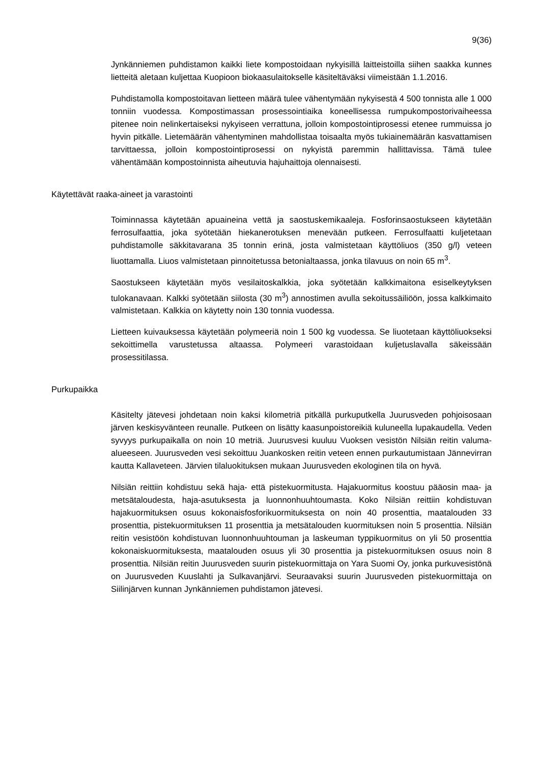9(36)
Jynkänniemen puhdistamon kaikki liete kompostoidaan nykyisillä laitteistoilla siihen saakka kunnes lietteitä aletaan kuljettaa Kuopioon biokaasulaitokselle käsiteltäväksi viimeistään 1.1.2016.
Puhdistamolla kompostoitavan lietteen määrä tulee vähentymään nykyisestä 4 500 tonnista alle 1 000 tonniin vuodessa. Kompostimassan prosessointiaika koneellisessa rumpukompostorivaiheessa pitenee noin nelinkertaiseksi nykyiseen verrattuna, jolloin kompostointiprosessi etenee rummuissa jo hyvin pitkälle. Lietemäärän vähentyminen mahdollistaa toisaalta myös tukiainemäärän kasvattamisen tarvittaessa, jolloin kompostointiprosessi on nykyistä paremmin hallittavissa. Tämä tulee vähentämään kompostoinnista aiheutuvia hajuhaittoja olennaisesti.
Käytettävät raaka-aineet ja varastointi
Toiminnassa käytetään apuaineina vettä ja saostuskemikaaleja. Fosforinsaostukseen käytetään ferrosulfaattia, joka syötetään hiekanerotuksen menevään putkeen. Ferrosulfaatti kuljetetaan puhdistamolle säkkitavarana 35 tonnin erinä, josta valmistetaan käyttöliuos (350 g/l) veteen liuottamalla. Liuos valmistetaan pinnoitetussa betonialtaassa, jonka tilavuus on noin 65 m<sup>3</sup>.
Saostukseen käytetään myös vesilaitoskalkkia, joka syötetään kalkkimaitona esiselkeytyksen tulokanavaan. Kalkki syötetään siilosta (30 m<sup>3</sup>) annostimen avulla sekoitussäiliöön, jossa kalkkimaito valmistetaan. Kalkkia on käytetty noin 130 tonnia vuodessa.
Lietteen kuivauksessa käytetään polymeeriä noin 1 500 kg vuodessa. Se liuotetaan käyttöliuokseksi sekoittimella varustetussa altaassa. Polymeeri varastoidaan kuljetuslavalla säkeissään prosessitilassa.
Purkupaikka
Käsitelty jätevesi johdetaan noin kaksi kilometriä pitkällä purkuputkella Juurusveden pohjoisosaan järven keskisyvänteen reunalle. Putkeen on lisätty kaasunpoistoreikiä kuluneella lupakaudella. Veden syvyys purkupaikalla on noin 10 metriä. Juurusvesi kuuluu Vuoksen vesistön Nilsiän reitin valuma-alueeseen. Juurusveden vesi sekoittuu Juankosken reitin veteen ennen purkautumistaan Jännevirran kautta Kallaveteen. Järvien tilaluokituksen mukaan Juurusveden ekologinen tila on hyvä.
Nilsiän reittiin kohdistuu sekä haja- että pistekuormitusta. Hajakuormitus koostuu pääosin maa- ja metsätaloudesta, haja-asutuksesta ja luonnonhuuhtoumasta. Koko Nilsiän reittiin kohdistuvan hajakuormituksen osuus kokonaisfosforikuormituksesta on noin 40 prosenttia, maatalouden 33 prosenttia, pistekuormituksen 11 prosenttia ja metsätalouden kuormituksen noin 5 prosenttia. Nilsiän reitin vesistöön kohdistuvan luonnonhuuhtouman ja laskeuman typpikuormitus on yli 50 prosenttia kokonaiskuormituksesta, maatalouden osuus yli 30 prosenttia ja pistekuormituksen osuus noin 8 prosenttia. Nilsiän reitin Juurusveden suurin pistekuormittaja on Yara Suomi Oy, jonka purkuvesistönä on Juurusveden Kuuslahti ja Sulkavanjärvi. Seuraavaksi suurin Juurusveden pistekuormittaja on Siilinjärven kunnan Jynkänniemen puhdistamon jätevesi.